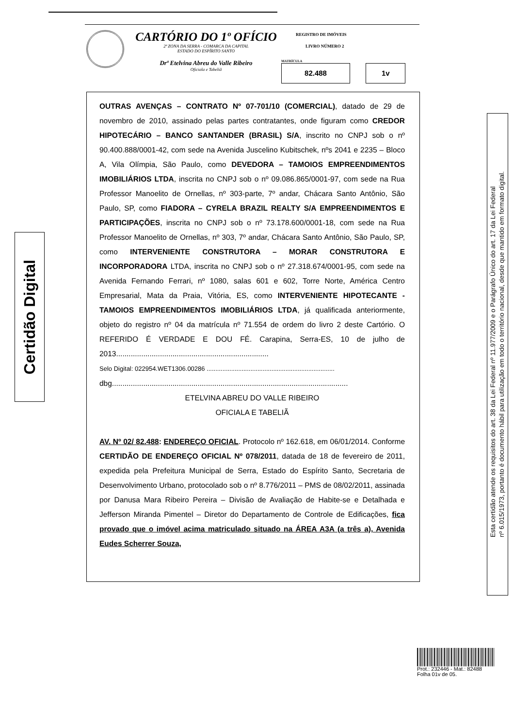CARTÓRIO DO 1º OFÍCIO
2ª ZONA DA SERRA - COMARCA DA CAPITAL
ESTADO DO ESPÍRITO SANTO
Drª Etelvina Abreu do Valle Ribeiro
Oficiala e Tabeliã
REGISTRO DE IMÓVEIS
LIVRO NÚMERO 2
MATRÍCULA
82.488 1v
OUTRAS AVENÇAS – CONTRATO Nº 07-701/10 (COMERCIAL), datado de 29 de novembro de 2010, assinado pelas partes contratantes, onde figuram como CREDOR HIPOTECÁRIO – BANCO SANTANDER (BRASIL) S/A, inscrito no CNPJ sob o nº 90.400.888/0001-42, com sede na Avenida Juscelino Kubitschek, nºs 2041 e 2235 – Bloco A, Vila Olímpia, São Paulo, como DEVEDORA – TAMOIOS EMPREENDIMENTOS IMOBILIÁRIOS LTDA, inscrita no CNPJ sob o nº 09.086.865/0001-97, com sede na Rua Professor Manoelito de Ornellas, nº 303-parte, 7º andar, Chácara Santo Antônio, São Paulo, SP, como FIADORA – CYRELA BRAZIL REALTY S/A EMPREENDIMENTOS E PARTICIPAÇÕES, inscrita no CNPJ sob o nº 73.178.600/0001-18, com sede na Rua Professor Manoelito de Ornellas, nº 303, 7º andar, Chácara Santo Antônio, São Paulo, SP, como INTERVENIENTE CONSTRUTORA – MORAR CONSTRUTORA E INCORPORADORA LTDA, inscrita no CNPJ sob o nº 27.318.674/0001-95, com sede na Avenida Fernando Ferrari, nº 1080, salas 601 e 602, Torre Norte, América Centro Empresarial, Mata da Praia, Vitória, ES, como INTERVENIENTE HIPOTECANTE - TAMOIOS EMPREENDIMENTOS IMOBILIÁRIOS LTDA, já qualificada anteriormente, objeto do registro nº 04 da matrícula nº 71.554 de ordem do livro 2 deste Cartório. O REFERIDO É VERDADE E DOU FÉ. Carapina, Serra-ES, 10 de julho de 2013.........................................................................
Selo Digital: 022954.WET1306.00286 .........................................................................
dbg.................................................................................................................
ETELVINA ABREU DO VALLE RIBEIRO
OFICIALA E TABELIÃ
AV. Nº 02/ 82.488: ENDEREÇO OFICIAL. Protocolo nº 162.618, em 06/01/2014. Conforme CERTIDÃO DE ENDEREÇO OFICIAL Nº 078/2011, datada de 18 de fevereiro de 2011, expedida pela Prefeitura Municipal de Serra, Estado do Espírito Santo, Secretaria de Desenvolvimento Urbano, protocolado sob o nº 8.776/2011 – PMS de 08/02/2011, assinada por Danusa Mara Ribeiro Pereira – Divisão de Avaliação de Habite-se e Detalhada e Jefferson Miranda Pimentel – Diretor do Departamento de Controle de Edificações, fica provado que o imóvel acima matriculado situado na ÁREA A3A (a três a), Avenida Eudes Scherrer Souza,
Certidão Digital
Esta certidão atende os requisitos do art. 38 da Lei Federal nº 11.977/2009 e o Parágrafo Único do art. 17 da Lei Federal
nº 6.015/1973, portanto é documento hábil para utilização em todo o território nacional, desde que mantido em formato digital.
Prot.: 232446 - Mat.: 82488
Folha 01v de 05.